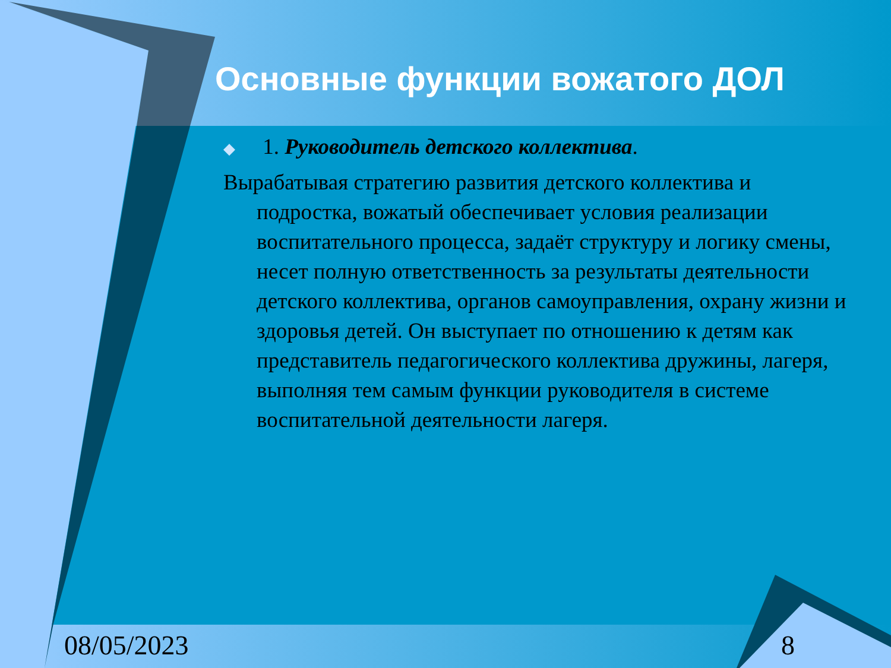Основные функции вожатого ДОЛ
◆ 1. Руководитель детского коллектива.
Вырабатывая стратегию развития детского коллектива и подростка, вожатый обеспечивает условия реализации воспитательного процесса, задаёт структуру и логику смены, несет полную ответственность за результаты деятельности детского коллектива, органов самоуправления, охрану жизни и здоровья детей. Он выступает по отношению к детям как представитель педагогического коллектива дружины, лагеря, выполняя тем самым функции руководителя в системе воспитательной деятельности лагеря.
08/05/2023 8